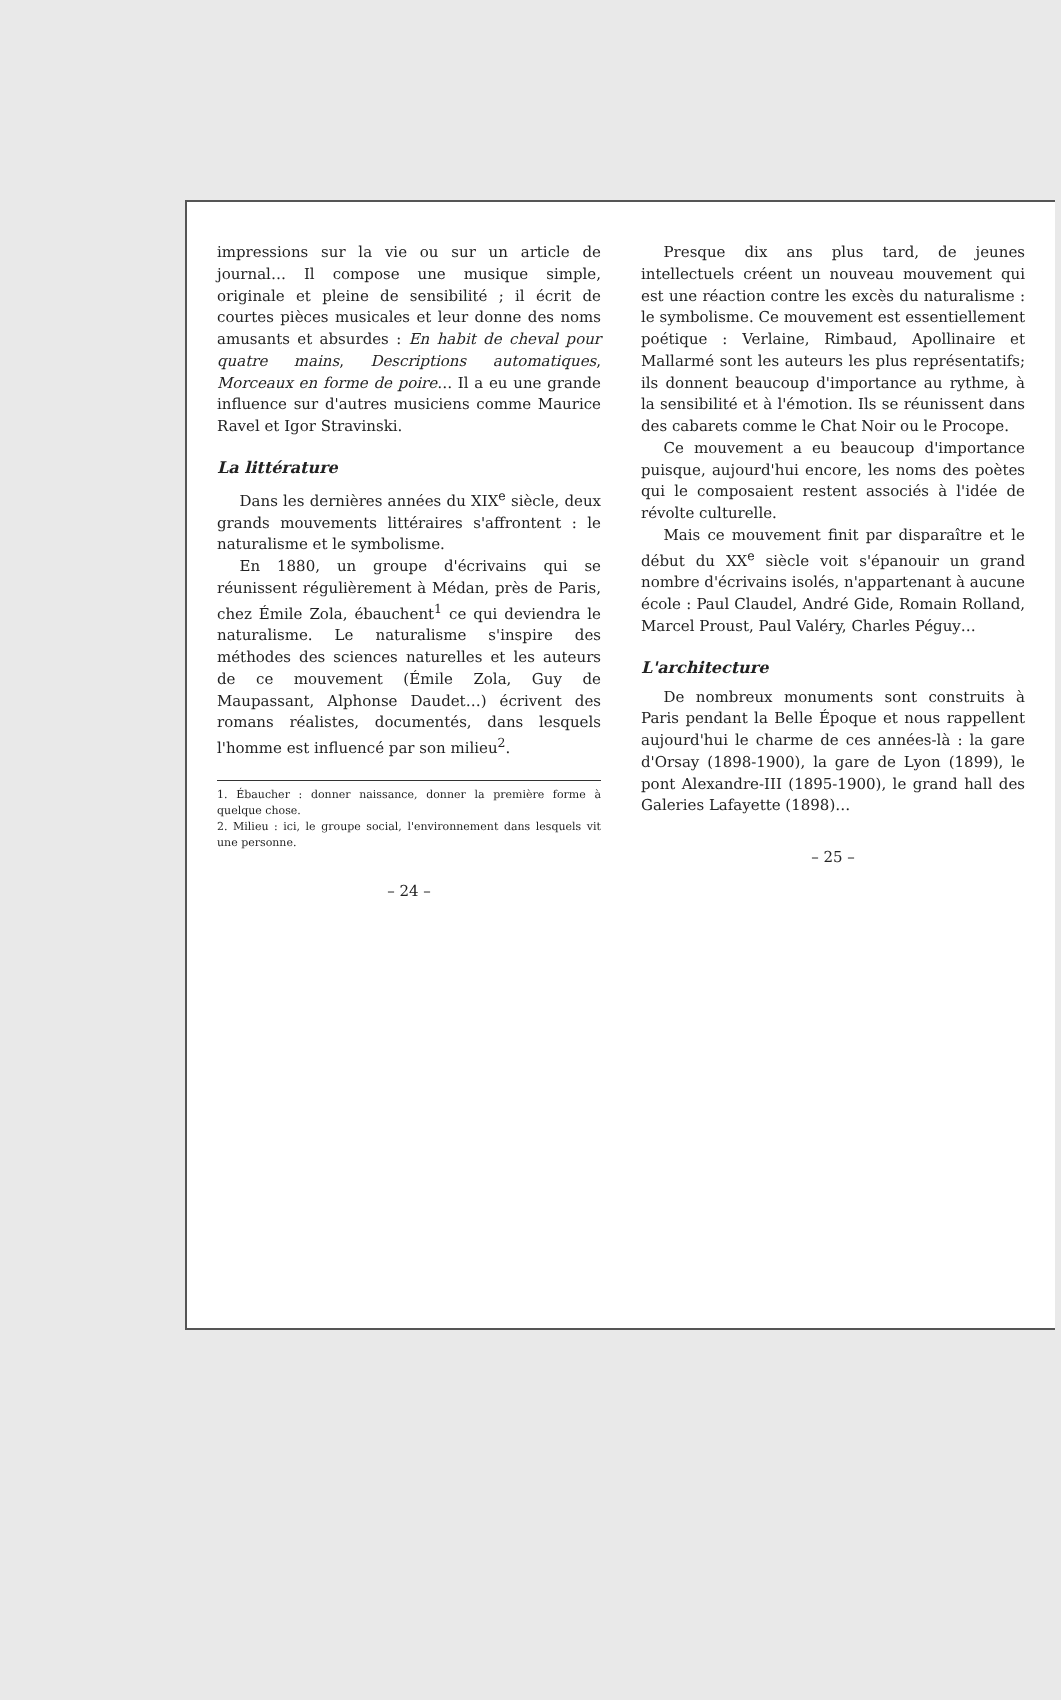impressions sur la vie ou sur un article de journal… Il compose une musique simple, originale et pleine de sensibilité ; il écrit de courtes pièces musicales et leur donne des noms amusants et absurdes : En habit de cheval pour quatre mains, Descriptions automatiques, Morceaux en forme de poire… Il a eu une grande influence sur d'autres musiciens comme Maurice Ravel et Igor Stravinski.
La littérature
Dans les dernières années du XIX<sup>e</sup> siècle, deux grands mouvements littéraires s'affrontent : le naturalisme et le symbolisme.
En 1880, un groupe d'écrivains qui se réunissent régulièrement à Médan, près de Paris, chez Émile Zola, ébauchent<sup>1</sup> ce qui deviendra le naturalisme. Le naturalisme s'inspire des méthodes des sciences naturelles et les auteurs de ce mouvement (Émile Zola, Guy de Maupassant, Alphonse Daudet…) écrivent des romans réalistes, documentés, dans lesquels l'homme est influencé par son milieu<sup>2</sup>.
1. Ébaucher : donner naissance, donner la première forme à quelque chose.
2. Milieu : ici, le groupe social, l'environnement dans lesquels vit une personne.
– 24 –
Presque dix ans plus tard, de jeunes intellectuels créent un nouveau mouvement qui est une réaction contre les excès du naturalisme : le symbolisme. Ce mouvement est essentiellement poétique : Verlaine, Rimbaud, Apollinaire et Mallarmé sont les auteurs les plus représentatifs; ils donnent beaucoup d'importance au rythme, à la sensibilité et à l'émotion. Ils se réunissent dans des cabarets comme le Chat Noir ou le Procope.
Ce mouvement a eu beaucoup d'importance puisque, aujourd'hui encore, les noms des poètes qui le composaient restent associés à l'idée de révolte culturelle.
Mais ce mouvement finit par disparaître et le début du XX<sup>e</sup> siècle voit s'épanouir un grand nombre d'écrivains isolés, n'appartenant à aucune école : Paul Claudel, André Gide, Romain Rolland, Marcel Proust, Paul Valéry, Charles Péguy…
L'architecture
De nombreux monuments sont construits à Paris pendant la Belle Époque et nous rappellent aujourd'hui le charme de ces années-là : la gare d'Orsay (1898-1900), la gare de Lyon (1899), le pont Alexandre-III (1895-1900), le grand hall des Galeries Lafayette (1898)…
– 25 –